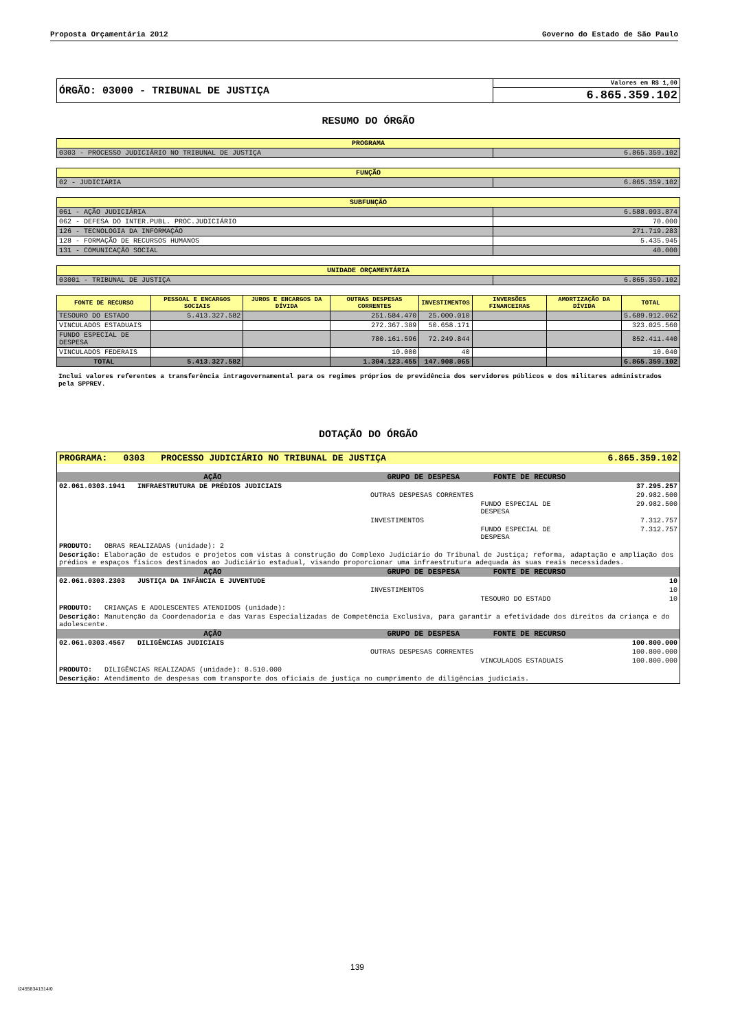Proposta Orçamentária 2012 Governo do Estado de São Paulo
| ÓRGÃO: 03000 - TRIBUNAL DE JUSTIÇA | Valores em R$ 1,00 |
| | 6.865.359.102 |
RESUMO DO ÓRGÃO
| PROGRAMA | |
| --- | --- |
| 0303 - PROCESSO JUDICIÁRIO NO TRIBUNAL DE JUSTIÇA | 6.865.359.102 |
| FUNÇÃO | |
| --- | --- |
| 02 - JUDICIÁRIA | 6.865.359.102 |
| SUBFUNÇÃO | |
| --- | --- |
| 061 - AÇÃO JUDICIÁRIA | 6.588.093.874 |
| 062 - DEFESA DO INTER.PUBL. PROC.JUDICIÁRIO | 70.000 |
| 126 - TECNOLOGIA DA INFORMAÇÃO | 271.719.283 |
| 128 - FORMAÇÃO DE RECURSOS HUMANOS | 5.435.945 |
| 131 - COMUNICAÇÃO SOCIAL | 40.000 |
| UNIDADE ORÇAMENTÁRIA | |
| --- | --- |
| 03001 - TRIBUNAL DE JUSTIÇA | 6.865.359.102 |
| FONTE DE RECURSO | PESSOAL E ENCARGOS SOCIAIS | JUROS E ENCARGOS DA DÍVIDA | OUTRAS DESPESAS CORRENTES | INVESTIMENTOS | INVERSÕES FINANCEIRAS | AMORTIZAÇÃO DA DÍVIDA | TOTAL |
| --- | --- | --- | --- | --- | --- | --- | --- |
| TESOURO DO ESTADO | 5.413.327.582 | | 251.584.470 | 25.000.010 | | | 5.689.912.062 |
| VINCULADOS ESTADUAIS | | | 272.367.389 | 50.658.171 | | | 323.025.560 |
| FUNDO ESPECIAL DE DESPESA | | | 780.161.596 | 72.249.844 | | | 852.411.440 |
| VINCULADOS FEDERAIS | | | 10.000 | 40 | | | 10.040 |
| TOTAL | 5.413.327.582 | | 1.304.123.455 | 147.908.065 | | | 6.865.359.102 |
Inclui valores referentes a transferência intragovernamental para os regimes próprios de previdência dos servidores públicos e dos militares administrados pela SPPREV.
DOTAÇÃO DO ÓRGÃO
| PROGRAMA: 0303 PROCESSO JUDICIÁRIO NO TRIBUNAL DE JUSTIÇA | | | 6.865.359.102 |
| AÇÃO | GRUPO DE DESPESA | FONTE DE RECURSO | |
| 02.061.0303.1941 INFRAESTRUTURA DE PRÉDIOS JUDICIAIS | | | 37.295.257 |
| | OUTRAS DESPESAS CORRENTES | | 29.982.500 |
| | | FUNDO ESPECIAL DE DESPESA | 29.982.500 |
| | INVESTIMENTOS | | 7.312.757 |
| | | FUNDO ESPECIAL DE DESPESA | 7.312.757 |
| PRODUTO: OBRAS REALIZADAS (unidade): 2 | | | |
| Descrição: Elaboração de estudos e projetos com vistas à construção do Complexo Judiciário do Tribunal de Justiça; reforma, adaptação e ampliação dos prédios e espaços físicos destinados ao Judiciário estadual, visando proporcionar uma infraestrutura adequada às suas reais necessidades. | | | |
| AÇÃO | GRUPO DE DESPESA | FONTE DE RECURSO | |
| 02.061.0303.2303 JUSTIÇA DA INFÂNCIA E JUVENTUDE | | | 10 |
| | INVESTIMENTOS | | 10 |
| | | TESOURO DO ESTADO | 10 |
| PRODUTO: CRIANÇAS E ADOLESCENTES ATENDIDOS (unidade): | | | |
| Descrição: Manutenção da Coordenadoria e das Varas Especializadas de Competência Exclusiva, para garantir a efetividade dos direitos da criança e do adolescente. | | | |
| AÇÃO | GRUPO DE DESPESA | FONTE DE RECURSO | |
| 02.061.0303.4567 DILIGÊNCIAS JUDICIAIS | | | 100.800.000 |
| | OUTRAS DESPESAS CORRENTES | | 100.800.000 |
| | | VINCULADOS ESTADUAIS | 100.800.000 |
| PRODUTO: DILIGÊNCIAS REALIZADAS (unidade): 8.510.000 | | | |
| Descrição: Atendimento de despesas com transporte dos oficiais de justiça no cumprimento de diligências judiciais. | | | |
139
I24558341314I0